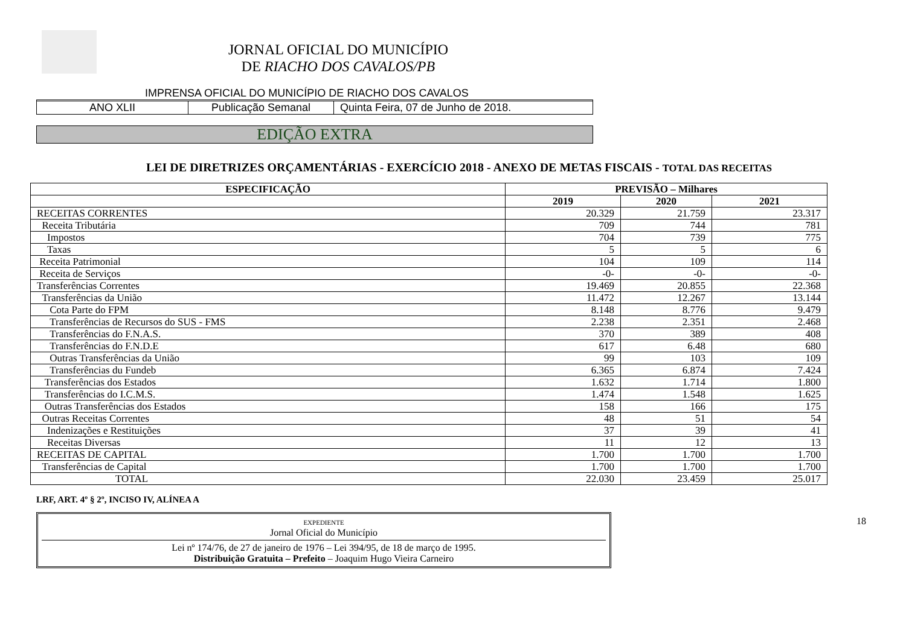JORNAL OFICIAL DO MUNICÍPIO
DE RIACHO DOS CAVALOS/PB
IMPRENSA OFICIAL DO MUNICÍPIO DE RIACHO DOS CAVALOS
ANO XLII Publicação Semanal Quinta Feira, 07 de Junho de 2018.
EDIÇÃO EXTRA
LEI DE DIRETRIZES ORÇAMENTÁRIAS - EXERCÍCIO 2018 - ANEXO DE METAS FISCAIS - TOTAL DAS RECEITAS
| ESPECIFICAÇÃO | PREVISÃO – Milhares | | |
| --- | --- | --- | --- |
| | 2019 | 2020 | 2021 |
| RECEITAS CORRENTES | 20.329 | 21.759 | 23.317 |
| Receita Tributária | 709 | 744 | 781 |
| Impostos | 704 | 739 | 775 |
| Taxas | 5 | 5 | 6 |
| Receita Patrimonial | 104 | 109 | 114 |
| Receita de Serviços | -0- | -0- | -0- |
| Transferências Correntes | 19.469 | 20.855 | 22.368 |
| Transferências da União | 11.472 | 12.267 | 13.144 |
| Cota Parte do FPM | 8.148 | 8.776 | 9.479 |
| Transferências de Recursos do SUS - FMS | 2.238 | 2.351 | 2.468 |
| Transferências do F.N.A.S. | 370 | 389 | 408 |
| Transferências do F.N.D.E | 617 | 6.48 | 680 |
| Outras Transferências da União | 99 | 103 | 109 |
| Transferências du Fundeb | 6.365 | 6.874 | 7.424 |
| Transferências dos Estados | 1.632 | 1.714 | 1.800 |
| Transferências do I.C.M.S. | 1.474 | 1.548 | 1.625 |
| Outras Transferências dos Estados | 158 | 166 | 175 |
| Outras Receitas Correntes | 48 | 51 | 54 |
| Indenizações e Restituições | 37 | 39 | 41 |
| Receitas Diversas | 11 | 12 | 13 |
| RECEITAS DE CAPITAL | 1.700 | 1.700 | 1.700 |
| Transferências de Capital | 1.700 | 1.700 | 1.700 |
| TOTAL | 22.030 | 23.459 | 25.017 |
LRF, ART. 4º § 2º, INCISO IV, ALÍNEA A
EXPEDIENTE
Jornal Oficial do Município
Lei nº 174/76, de 27 de janeiro de 1976 – Lei 394/95, de 18 de março de 1995.
Distribuição Gratuita – Prefeito – Joaquim Hugo Vieira Carneiro
18